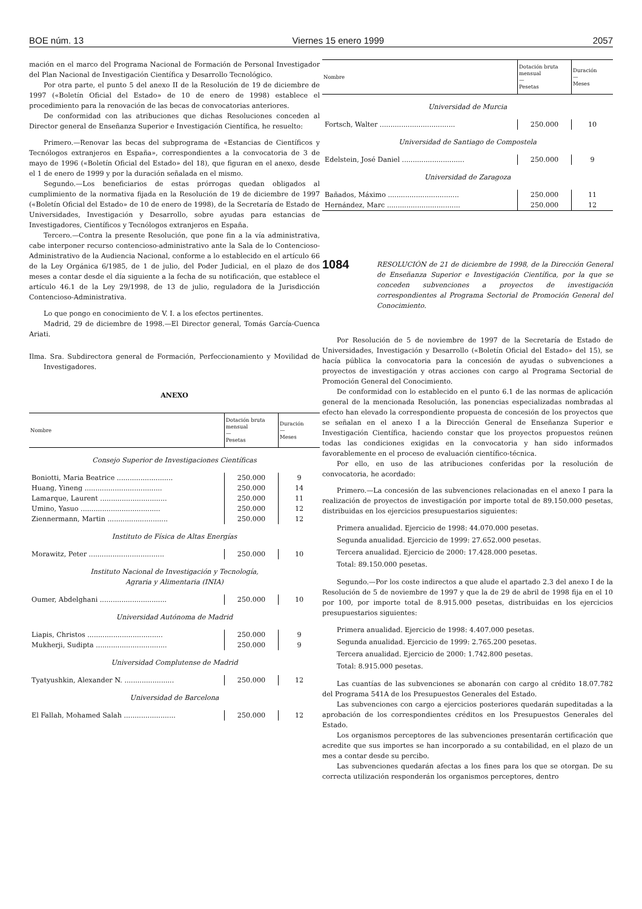BOE núm. 13 Viernes 15 enero 1999 2057
mación en el marco del Programa Nacional de Formación de Personal Investigador del Plan Nacional de Investigación Científica y Desarrollo Tecnológico.
Por otra parte, el punto 5 del anexo II de la Resolución de 19 de diciembre de 1997 («Boletín Oficial del Estado» de 10 de enero de 1998) establece el procedimiento para la renovación de las becas de convocatorias anteriores.
De conformidad con las atribuciones que dichas Resoluciones conceden al Director general de Enseñanza Superior e Investigación Científica, he resuelto:
Primero.—Renovar las becas del subprograma de «Estancias de Científicos y Tecnólogos extranjeros en España», correspondientes a la convocatoria de 3 de mayo de 1996 («Boletín Oficial del Estado» del 18), que figuran en el anexo, desde el 1 de enero de 1999 y por la duración señalada en el mismo.
Segundo.—Los beneficiarios de estas prórrogas quedan obligados al cumplimiento de la normativa fijada en la Resolución de 19 de diciembre de 1997 («Boletín Oficial del Estado» de 10 de enero de 1998), de la Secretaría de Estado de Universidades, Investigación y Desarrollo, sobre ayudas para estancias de Investigadores, Científicos y Tecnólogos extranjeros en España.
Tercero.—Contra la presente Resolución, que pone fin a la vía administrativa, cabe interponer recurso contencioso-administrativo ante la Sala de lo Contencioso-Administrativo de la Audiencia Nacional, conforme a lo establecido en el artículo 66 de la Ley Orgánica 6/1985, de 1 de julio, del Poder Judicial, en el plazo de dos meses a contar desde el día siguiente a la fecha de su notificación, que establece el artículo 46.1 de la Ley 29/1998, de 13 de julio, reguladora de la Jurisdicción Contencioso-Administrativa.
Lo que pongo en conocimiento de V. I. a los efectos pertinentes.
Madrid, 29 de diciembre de 1998.—El Director general, Tomás García-Cuenca Ariati.
Ilma. Sra. Subdirectora general de Formación, Perfeccionamiento y Movilidad de Investigadores.
ANEXO
| Nombre | Dotación bruta mensual — Pesetas | Duración — Meses |
| --- | --- | --- |
| Consejo Superior de Investigaciones Científicas | | |
| Boniotti, Maria Beatrice .......................... | 250.000 | 9 |
| Huang, Yineng .................................... | 250.000 | 14 |
| Lamarque, Laurent ............................... | 250.000 | 11 |
| Umino, Yasuo ..................................... | 250.000 | 12 |
| Ziennermann, Martin ............................ | 250.000 | 12 |
| Instituto de Física de Altas Energías | | |
| Morawitz, Peter ................................... | 250.000 | 10 |
| Instituto Nacional de Investigación y Tecnología, Agraria y Alimentaria (INIA) | | |
| Oumer, Abdelghani ............................... | 250.000 | 10 |
| Universidad Autónoma de Madrid | | |
| Liapis, Christos ................................... | 250.000 | 9 |
| Mukherji, Sudipta ................................. | 250.000 | 9 |
| Universidad Complutense de Madrid | | |
| Tyatyushkin, Alexander N. ....................... | 250.000 | 12 |
| Universidad de Barcelona | | |
| El Fallah, Mohamed Salah ........................ | 250.000 | 12 |
| Nombre | Dotación bruta mensual — Pesetas | Duración — Meses |
| --- | --- | --- |
| Universidad de Murcia | | |
| Fortsch, Walter ................................... | 250.000 | 10 |
| Universidad de Santiago de Compostela | | |
| Edelstein, José Daniel ............................. | 250.000 | 9 |
| Universidad de Zaragoza | | |
| Bañados, Máximo ................................. | 250.000 | 11 |
| Hernández, Marc .................................. | 250.000 | 12 |
1084
RESOLUCIÓN de 21 de diciembre de 1998, de la Dirección General de Enseñanza Superior e Investigación Científica, por la que se conceden subvenciones a proyectos de investigación correspondientes al Programa Sectorial de Promoción General del Conocimiento.
Por Resolución de 5 de noviembre de 1997 de la Secretaría de Estado de Universidades, Investigación y Desarrollo («Boletín Oficial del Estado» del 15), se hacía pública la convocatoria para la concesión de ayudas o subvenciones a proyectos de investigación y otras acciones con cargo al Programa Sectorial de Promoción General del Conocimiento.
De conformidad con lo establecido en el punto 6.1 de las normas de aplicación general de la mencionada Resolución, las ponencias especializadas nombradas al efecto han elevado la correspondiente propuesta de concesión de los proyectos que se señalan en el anexo I a la Dirección General de Enseñanza Superior e Investigación Científica, haciendo constar que los proyectos propuestos reúnen todas las condiciones exigidas en la convocatoria y han sido informados favorablemente en el proceso de evaluación científico-técnica.
Por ello, en uso de las atribuciones conferidas por la resolución de convocatoria, he acordado:
Primero.—La concesión de las subvenciones relacionadas en el anexo I para la realización de proyectos de investigación por importe total de 89.150.000 pesetas, distribuidas en los ejercicios presupuestarios siguientes:
Primera anualidad. Ejercicio de 1998: 44.070.000 pesetas.
Segunda anualidad. Ejercicio de 1999: 27.652.000 pesetas.
Tercera anualidad. Ejercicio de 2000: 17.428.000 pesetas.
Total: 89.150.000 pesetas.
Segundo.—Por los coste indirectos a que alude el apartado 2.3 del anexo I de la Resolución de 5 de noviembre de 1997 y que la de 29 de abril de 1998 fija en el 10 por 100, por importe total de 8.915.000 pesetas, distribuidas en los ejercicios presupuestarios siguientes:
Primera anualidad. Ejercicio de 1998: 4.407.000 pesetas.
Segunda anualidad. Ejercicio de 1999: 2.765.200 pesetas.
Tercera anualidad. Ejercicio de 2000: 1.742.800 pesetas.
Total: 8.915.000 pesetas.
Las cuantías de las subvenciones se abonarán con cargo al crédito 18.07.782 del Programa 541A de los Presupuestos Generales del Estado.
Las subvenciones con cargo a ejercicios posteriores quedarán supeditadas a la aprobación de los correspondientes créditos en los Presupuestos Generales del Estado.
Los organismos perceptores de las subvenciones presentarán certificación que acredite que sus importes se han incorporado a su contabilidad, en el plazo de un mes a contar desde su percibo.
Las subvenciones quedarán afectas a los fines para los que se otorgan. De su correcta utilización responderán los organismos perceptores, dentro